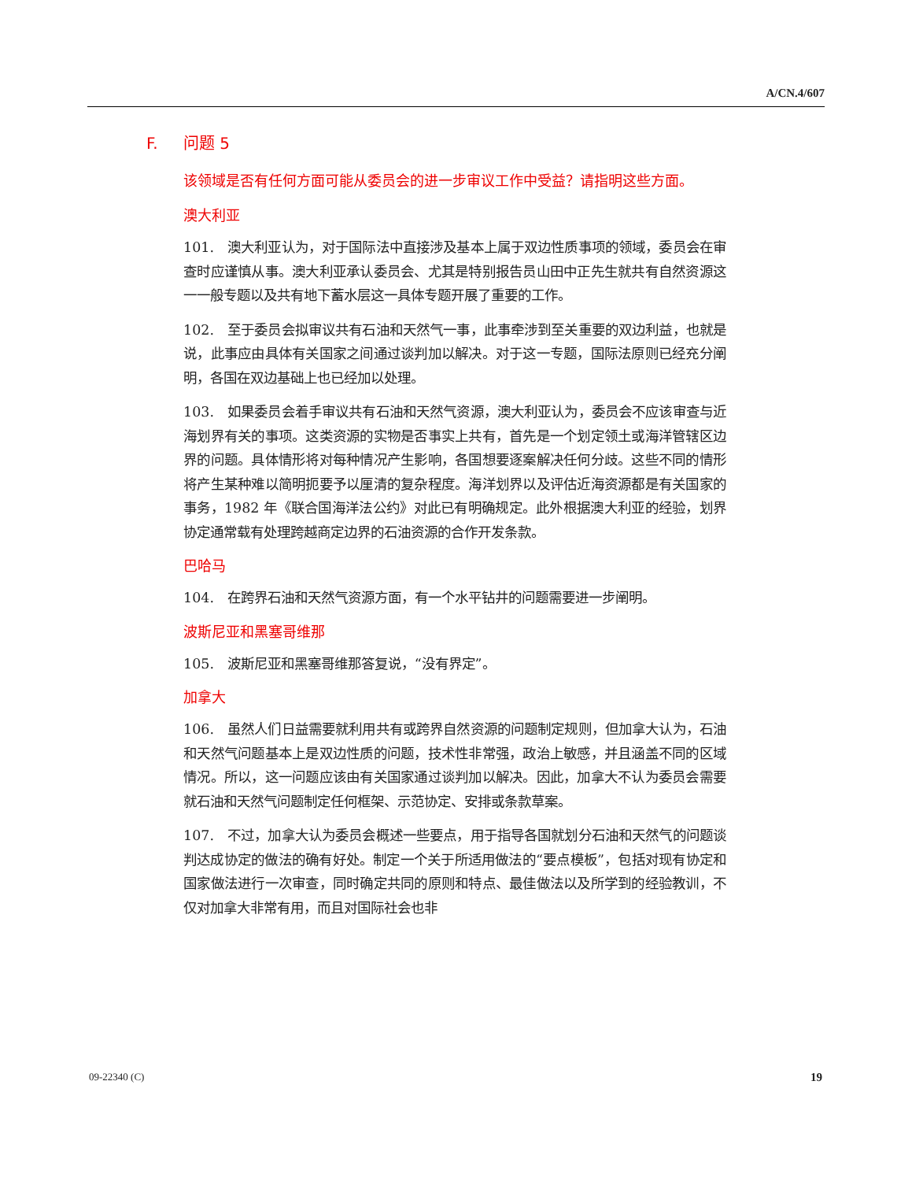A/CN.4/607
F. 问题 5
该领域是否有任何方面可能从委员会的进一步审议工作中受益？请指明这些方面。
澳大利亚
101. 澳大利亚认为，对于国际法中直接涉及基本上属于双边性质事项的领域，委员会在审查时应谨慎从事。澳大利亚承认委员会、尤其是特别报告员山田中正先生就共有自然资源这一一般专题以及共有地下蓄水层这一具体专题开展了重要的工作。
102. 至于委员会拟审议共有石油和天然气一事，此事牵涉到至关重要的双边利益，也就是说，此事应由具体有关国家之间通过谈判加以解决。对于这一专题，国际法原则已经充分阐明，各国在双边基础上也已经加以处理。
103. 如果委员会着手审议共有石油和天然气资源，澳大利亚认为，委员会不应该审查与近海划界有关的事项。这类资源的实物是否事实上共有，首先是一个划定领土或海洋管辖区边界的问题。具体情形将对每种情况产生影响，各国想要逐案解决任何分歧。这些不同的情形将产生某种难以简明扼要予以厘清的复杂程度。海洋划界以及评估近海资源都是有关国家的事务，1982 年《联合国海洋法公约》对此已有明确规定。此外根据澳大利亚的经验，划界协定通常载有处理跨越商定边界的石油资源的合作开发条款。
巴哈马
104. 在跨界石油和天然气资源方面，有一个水平钻井的问题需要进一步阐明。
波斯尼亚和黑塞哥维那
105. 波斯尼亚和黑塞哥维那答复说，“没有界定”。
加拿大
106. 虽然人们日益需要就利用共有或跨界自然资源的问题制定规则，但加拿大认为，石油和天然气问题基本上是双边性质的问题，技术性非常强，政治上敏感，并且涵盖不同的区域情况。所以，这一问题应该由有关国家通过谈判加以解决。因此，加拿大不认为委员会需要就石油和天然气问题制定任何框架、示范协定、安排或条款草案。
107. 不过，加拿大认为委员会概述一些要点，用于指导各国就划分石油和天然气的问题谈判达成协定的做法的确有好处。制定一个关于所适用做法的“要点模板”，包括对现有协定和国家做法进行一次审查，同时确定共同的原则和特点、最佳做法以及所学到的经验教训，不仅对加拿大非常有用，而且对国际社会也非
09-22340 (C) 19